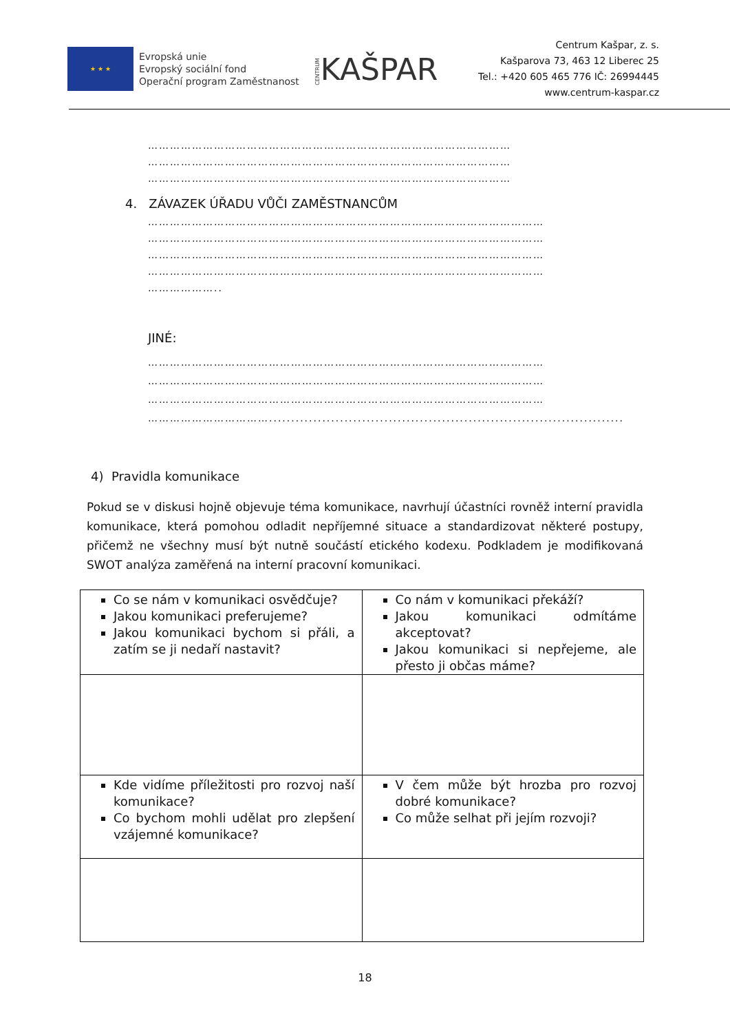★ ★ ★
Evropská unie
Evropský sociální fond
Operační program Zaměstnanost
CENTRUMKAŠPAR
Centrum Kašpar, z. s.
Kašparova 73, 463 12 Liberec 25
Tel.: +420 605 465 776 IČ: 26994445
www.centrum-kaspar.cz
………………………………………………………………………………………
………………………………………………………………………………………
………………………………………………………………………………………
4. ZÁVAZEK ÚŘADU VŮČI ZAMĚSTNANCŮM
………………………………………………………………………………………………
………………………………………………………………………………………………
………………………………………………………………………………………………
………………………………………………………………………………………………
………………..
JINÉ:
………………………………………………………………………………………………
………………………………………………………………………………………………
………………………………………………………………………………………………
……………………………................................................................................
4) Pravidla komunikace
Pokud se v diskusi hojně objevuje téma komunikace, navrhují účastníci rovněž interní pravidla komunikace, která pomohou odladit nepříjemné situace a standardizovat některé postupy, přičemž ne všechny musí být nutně součástí etického kodexu. Podkladem je modifikovaná SWOT analýza zaměřená na interní pracovní komunikaci.
| Co se nám v komunikaci osvědčuje? Jakou komunikaci preferujeme? Jakou komunikaci bychom si přáli, a zatím se ji nedaří nastavit? | Co nám v komunikaci překáží? Jakou komunikaci odmítáme akceptovat? Jakou komunikaci si nepřejeme, ale přesto ji občas máme? |
| Kde vidíme příležitosti pro rozvoj naší komunikace? Co bychom mohli udělat pro zlepšení vzájemné komunikace? | V čem může být hrozba pro rozvoj dobré komunikace? Co může selhat při jejím rozvoji? |
18